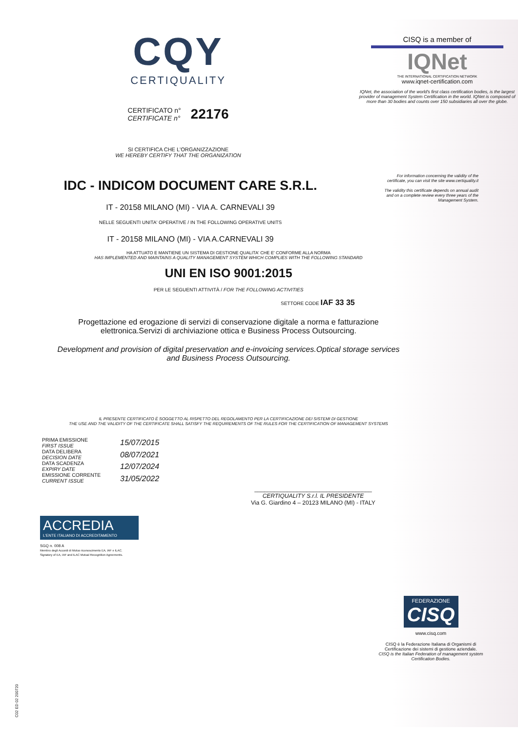CQY
CERTIQUALITY
CERTIFICATO n°
CERTIFICATE n°
22176
SI CERTIFICA CHE L'ORGANIZZAZIONE
WE HEREBY CERTIFY THAT THE ORGANIZATION
CISQ is a member of
IQNet
THE INTERNATIONAL CERTIFICATION NETWORK
www.iqnet-certification.com
IQNet, the association of the world's first class certification bodies, is the largest provider of management System Certification in the world. IQNet is composed of more than 30 bodies and counts over 150 subsidiaries all over the globe.
IDC - INDICOM DOCUMENT CARE S.R.L.
IT - 20158 MILANO (MI) - VIA A. CARNEVALI 39
NELLE SEGUENTI UNITA' OPERATIVE / IN THE FOLLOWING OPERATIVE UNITS
IT - 20158 MILANO (MI) - VIA A.CARNEVALI 39
For information concerning the validity of the certificate, you can visit the site www.certiquality.it
The validity this certificate depends on annual audit and on a complete review every three years of the Management System.
HA ATTUATO E MANTIENE UN SISTEMA DI GESTIONE QUALITA' CHE E' CONFORME ALLA NORMA
HAS IMPLEMENTED AND MAINTAINS A QUALITY MANAGEMENT SYSTEM WHICH COMPLIES WITH THE FOLLOWING STANDARD
UNI EN ISO 9001:2015
PER LE SEGUENTI ATTIVITÀ / FOR THE FOLLOWING ACTIVITIES
SETTORE CODE IAF 33 35
Progettazione ed erogazione di servizi di conservazione digitale a norma e fatturazione
elettronica.Servizi di archiviazione ottica e Business Process Outsourcing.
Development and provision of digital preservation and e-invoicing services.Optical storage services
and Business Process Outsourcing.
IL PRESENTE CERTIFICATO È SOGGETTO AL RISPETTO DEL REGOLAMENTO PER LA CERTIFICAZIONE DEI SISTEMI DI GESTIONE
THE USE AND THE VALIDITY OF THE CERTIFICATE SHALL SATISFY THE REQUIREMENTS OF THE RULES FOR THE CERTIFICATION OF MANAGEMENT SYSTEMS
PRIMA EMISSIONE
FIRST ISSUE
DATA DELIBERA
DECISION DATE
DATA SCADENZA
EXPIRY DATE
EMISSIONE CORRENTE
CURRENT ISSUE
15/07/2015
08/07/2021
12/07/2024
31/05/2022
____________________________________
CERTIQUALITY S.r.l. IL PRESIDENTE
Via G. Giardino 4 – 20123 MILANO (MI) - ITALY
ACCREDIA
L'ENTE ITALIANO DI ACCREDITAMENTO
SGQ n. 008 A
Membro degli Accordi di Mutuo riconoscimento EA, IAF e ILAC.
Signatory of EA, IAF and ILAC Mutual Recognition Agreements.
FEDERAZIONE
CISQ
www.cisq.com
CISQ è la Federazione Italiana di Organismi di Certificazione dei sistemi di gestione aziendale.
CISQ is the Italian Federation of management system Certification Bodies.
C02 ED 02 200720